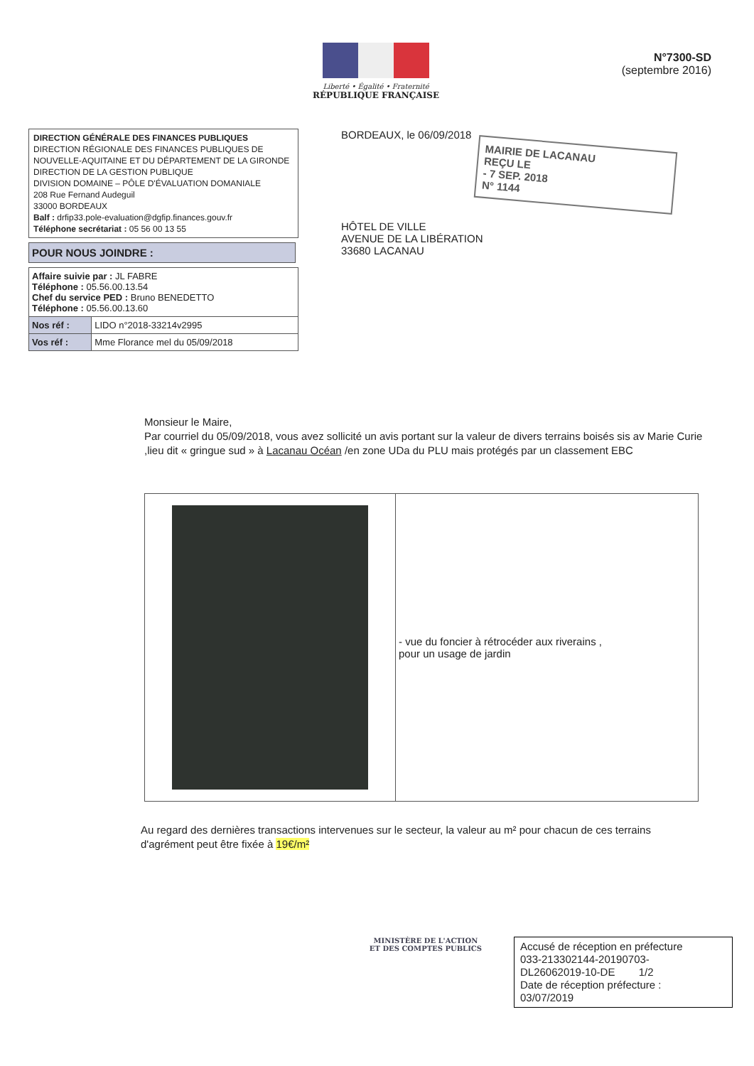Liberté • Égalité • Fraternité
RÉPUBLIQUE FRANÇAISE
N°7300-SD
(septembre 2016)
DIRECTION GÉNÉRALE DES FINANCES PUBLIQUES
DIRECTION RÉGIONALE DES FINANCES PUBLIQUES DE NOUVELLE-AQUITAINE ET DU DÉPARTEMENT DE LA GIRONDE
DIRECTION DE LA GESTION PUBLIQUE
DIVISION DOMAINE – PÔLE D'ÉVALUATION DOMANIALE
208 Rue Fernand Audeguil
33000 BORDEAUX
Balf : drfip33.pole-evaluation@dgfip.finances.gouv.fr
Téléphone secrétariat : 05 56 00 13 55
POUR NOUS JOINDRE :
| Affaire suivie par : JL FABRE Téléphone : 05.56.00.13.54 Chef du service PED : Bruno BENEDETTO Téléphone : 05.56.00.13.60 | |
| Nos réf : | LIDO n°2018-33214v2995 |
| Vos réf : | Mme Florance mel du 05/09/2018 |
BORDEAUX, le 06/09/2018
MAIRIE DE LACANAU
REÇU LE
- 7 SEP. 2018
N° 1144
HÔTEL DE VILLE
AVENUE DE LA LIBÉRATION
33680 LACANAU
Monsieur le Maire,
Par courriel du 05/09/2018, vous avez sollicité un avis portant sur la valeur de divers terrains boisés sis av Marie Curie ,lieu dit « gringue sud » à Lacanau Océan /en zone UDa du PLU mais protégés par un classement EBC
| | - vue du foncier à rétrocéder aux riverains , pour un usage de jardin |
Au regard des dernières transactions intervenues sur le secteur, la valeur au m² pour chacun de ces terrains d'agrément peut être fixée à 19€/m²
MINISTÈRE DE L'ACTION
ET DES COMPTES PUBLICS
Accusé de réception en préfecture
033-213302144-20190703-
DL26062019-10-DE 1/2
Date de réception préfecture :
03/07/2019